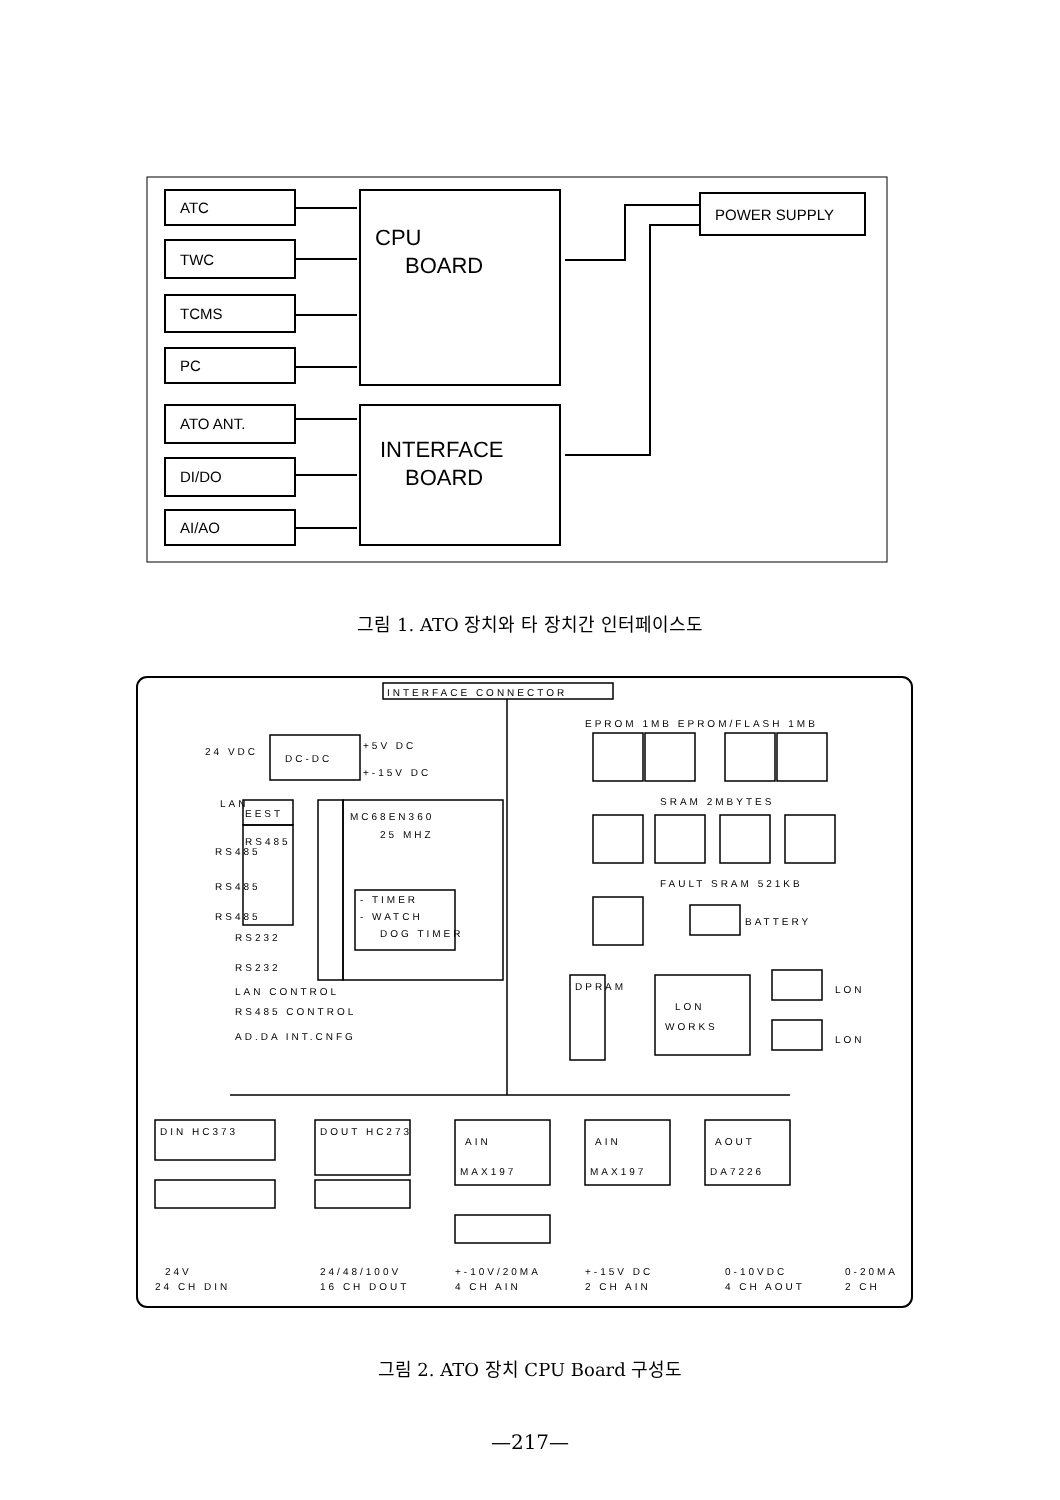ATC
TWC
TCMS
PC
ATO ANT.
DI/DO
AI/AO
POWER SUPPLY
CPU
BOARD
INTERFACE
BOARD
그림 1. ATO 장치와 타 장치간 인터페이스도
INTERFACE CONNECTOR
EPROM 1MB EPROM/FLASH 1MB
24 VDC
DC-DC
+5V DC
+-15V DC
LAN
EEST
RS485
RS485
RS485
RS485
MC68EN360
25 MHZ
- TIMER
- WATCH
DOG TIMER
RS232
RS232
LAN CONTROL
RS485 CONTROL
AD.DA INT.CNFG
SRAM 2MBYTES
FAULT SRAM 521KB
BATTERY
DPRAM
LON
WORKS
LON
LON
DIN HC373
DOUT HC273
AIN
MAX197
AIN
MAX197
AOUT
DA7226
24V
24 CH DIN
24/48/100V
16 CH DOUT
+-10V/20MA
4 CH AIN
+-15V DC
2 CH AIN
0-10VDC
4 CH AOUT
0-20MA
2 CH
그림 2. ATO 장치 CPU Board 구성도
—217—